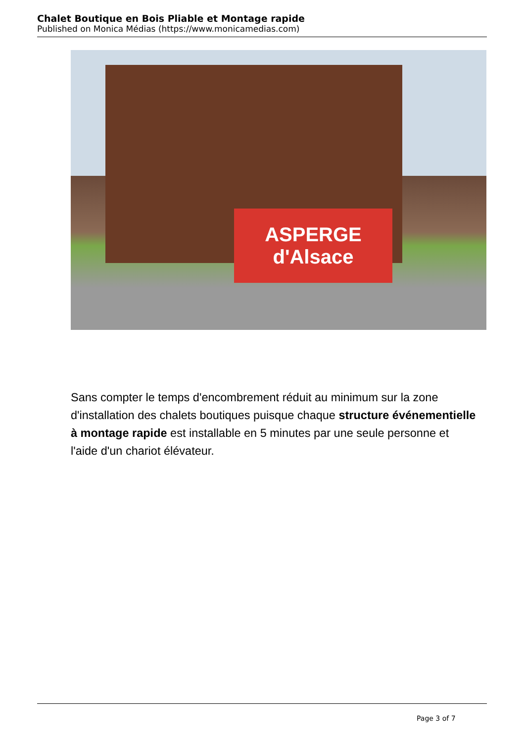Chalet Boutique en Bois Pliable et Montage rapide
Published on Monica Médias (https://www.monicamedias.com)
ASPERGE d'Alsace
Sans compter le temps d'encombrement réduit au minimum sur la zone d'installation des chalets boutiques puisque chaque structure événementielle à montage rapide est installable en 5 minutes par une seule personne et l'aide d'un chariot élévateur.
Page 3 of 7